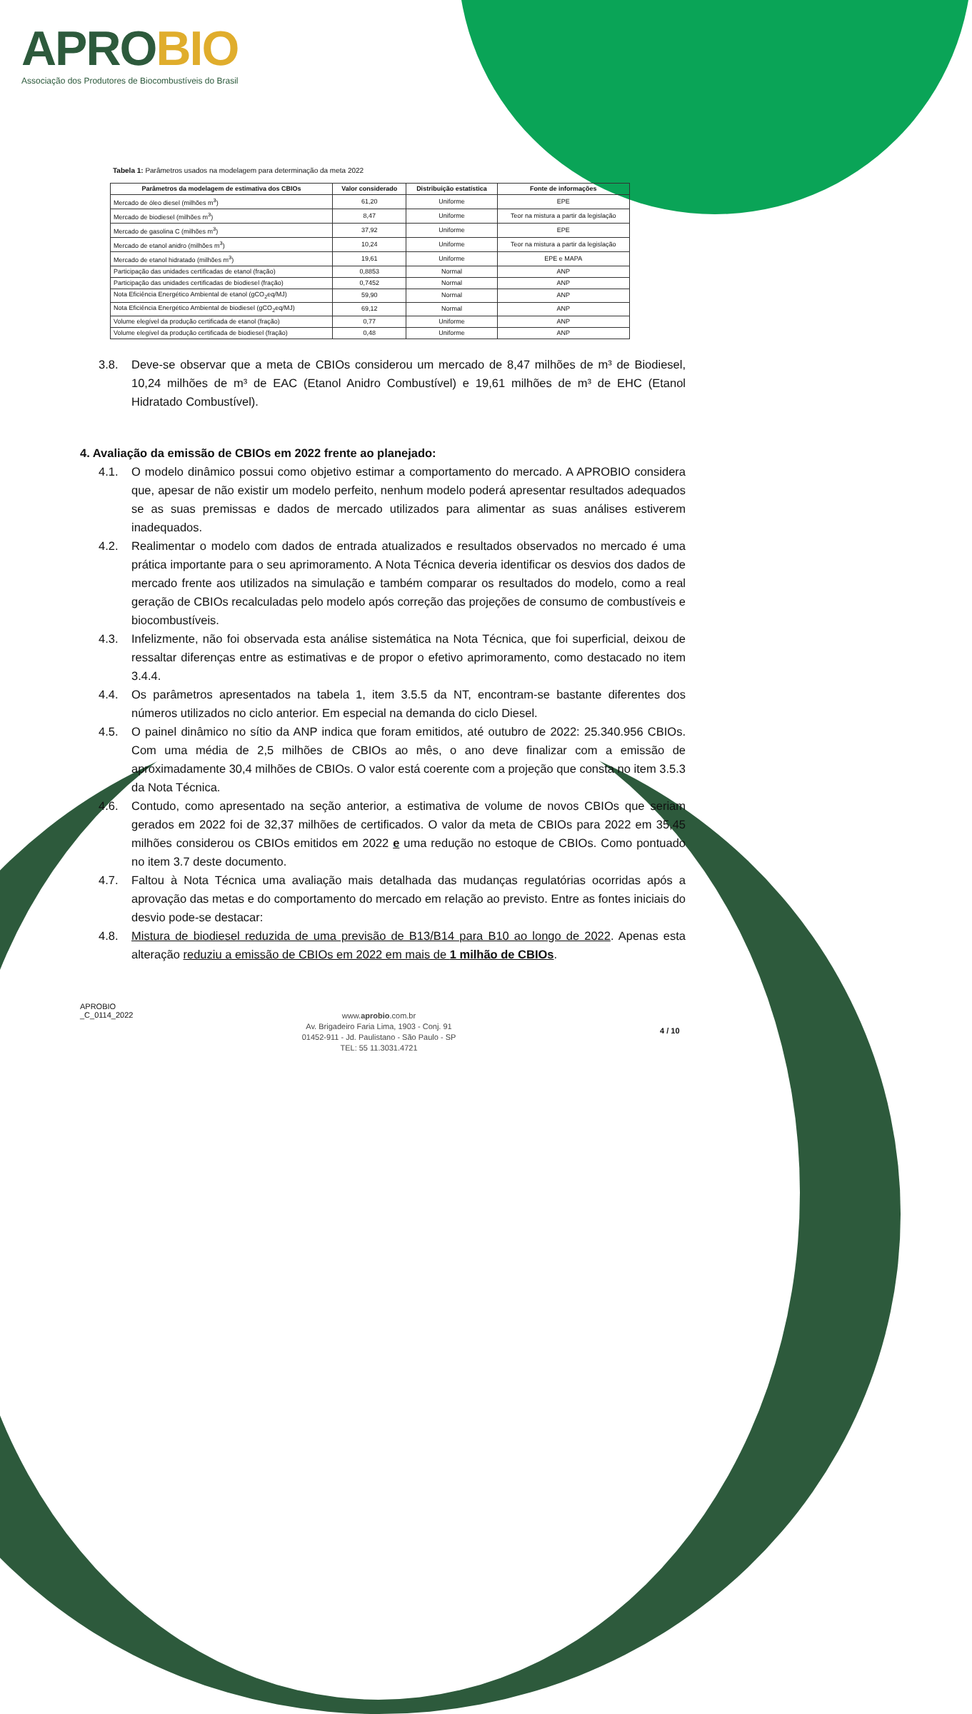APRO BIO
Associação dos Produtores de Biocombustíveis do Brasil
Tabela 1: Parâmetros usados na modelagem para determinação da meta 2022
| Parâmetros da modelagem de estimativa dos CBIOs | Valor considerado | Distribuição estatística | Fonte de informações |
| --- | --- | --- | --- |
| Mercado de óleo diesel (milhões m<sup>3</sup>) | 61,20 | Uniforme | EPE |
| Mercado de biodiesel (milhões m<sup>3</sup>) | 8,47 | Uniforme | Teor na mistura a partir da legislação |
| Mercado de gasolina C (milhões m<sup>3</sup>) | 37,92 | Uniforme | EPE |
| Mercado de etanol anidro (milhões m<sup>3</sup>) | 10,24 | Uniforme | Teor na mistura a partir da legislação |
| Mercado de etanol hidratado (milhões m<sup>3</sup>) | 19,61 | Uniforme | EPE e MAPA |
| Participação das unidades certificadas de etanol (fração) | 0,8853 | Normal | ANP |
| Participação das unidades certificadas de biodiesel (fração) | 0,7452 | Normal | ANP |
| Nota Eficiência Energético Ambiental de etanol (gCO<sub>2</sub>eq/MJ) | 59,90 | Normal | ANP |
| Nota Eficiência Energético Ambiental de biodiesel (gCO<sub>2</sub>eq/MJ) | 69,12 | Normal | ANP |
| Volume elegível da produção certificada de etanol (fração) | 0,77 | Uniforme | ANP |
| Volume elegível da produção certificada de biodiesel (fração) | 0,48 | Uniforme | ANP |
3.8. Deve-se observar que a meta de CBIOs considerou um mercado de 8,47 milhões de m³ de Biodiesel, 10,24 milhões de m³ de EAC (Etanol Anidro Combustível) e 19,61 milhões de m³ de EHC (Etanol Hidratado Combustível).
4. Avaliação da emissão de CBIOs em 2022 frente ao planejado:
4.1. O modelo dinâmico possui como objetivo estimar a comportamento do mercado. A APROBIO considera que, apesar de não existir um modelo perfeito, nenhum modelo poderá apresentar resultados adequados se as suas premissas e dados de mercado utilizados para alimentar as suas análises estiverem inadequados.
4.2. Realimentar o modelo com dados de entrada atualizados e resultados observados no mercado é uma prática importante para o seu aprimoramento. A Nota Técnica deveria identificar os desvios dos dados de mercado frente aos utilizados na simulação e também comparar os resultados do modelo, como a real geração de CBIOs recalculadas pelo modelo após correção das projeções de consumo de combustíveis e biocombustíveis.
4.3. Infelizmente, não foi observada esta análise sistemática na Nota Técnica, que foi superficial, deixou de ressaltar diferenças entre as estimativas e de propor o efetivo aprimoramento, como destacado no item 3.4.4.
4.4. Os parâmetros apresentados na tabela 1, item 3.5.5 da NT, encontram-se bastante diferentes dos números utilizados no ciclo anterior. Em especial na demanda do ciclo Diesel.
4.5. O painel dinâmico no sítio da ANP indica que foram emitidos, até outubro de 2022: 25.340.956 CBIOs. Com uma média de 2,5 milhões de CBIOs ao mês, o ano deve finalizar com a emissão de aproximadamente 30,4 milhões de CBIOs. O valor está coerente com a projeção que consta no item 3.5.3 da Nota Técnica.
4.6. Contudo, como apresentado na seção anterior, a estimativa de volume de novos CBIOs que seriam gerados em 2022 foi de 32,37 milhões de certificados. O valor da meta de CBIOs para 2022 em 35,45 milhões considerou os CBIOs emitidos em 2022 e uma redução no estoque de CBIOs. Como pontuado no item 3.7 deste documento.
4.7. Faltou à Nota Técnica uma avaliação mais detalhada das mudanças regulatórias ocorridas após a aprovação das metas e do comportamento do mercado em relação ao previsto. Entre as fontes iniciais do desvio pode-se destacar:
4.8. Mistura de biodiesel reduzida de uma previsão de B13/B14 para B10 ao longo de 2022. Apenas esta alteração reduziu a emissão de CBIOs em 2022 em mais de 1 milhão de CBIOs.
APROBIO
_C_0114_2022
www.aprobio.com.br
Av. Brigadeiro Faria Lima, 1903 - Conj. 91
01452-911 - Jd. Paulistano - São Paulo - SP
TEL: 55 11.3031.4721
4 / 10